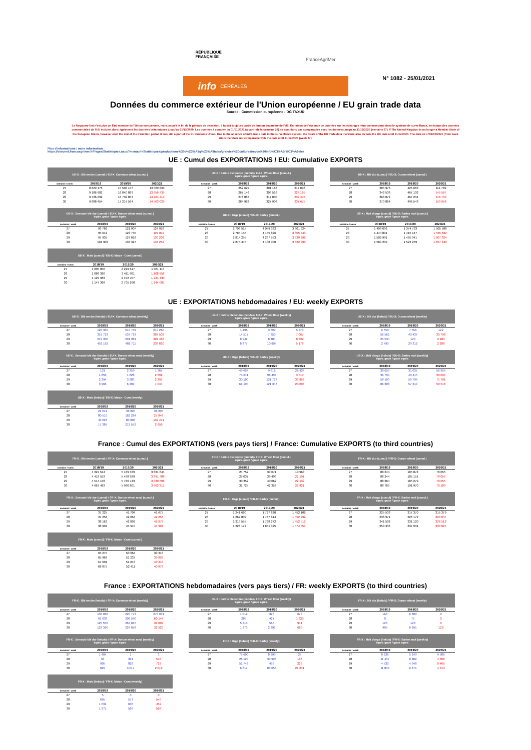RÉPUBLIQUE
FRANÇAISE
FranceAgriMer
info CÉRÉALES
N° 1082 - 25/01/2021
Données du commerce extérieur de l'Union européenne / EU grain trade data
Source : Commission européenne - DG TAXUD
Le Royaume-Uni n'est plus un État membre de l'Union européenne, mais jusqu'à la fin de la période de transition, il faisait toujours partie de l'union douanière de l'UE. En raison de l'absence de données sur les échanges intra-commerciaux dans le système de surveillance, les totaux des données commerciales de l'UE incluent donc également les données britanniques jusqu'au 31/12/2020. Les données à compter du 01/01/2021 (à partir de la semaine 28) ne sont donc pas comparables avec les données jusqu'au 31/12/2020 (semaine 27). // The United Kingdom is no longer a Member State of the European Union, however until the end of the transition period it was still a part of the EU Customs Union. Due to the absence of intra-trade data in the surveillance system, the totals of the EU trade data therefore also include the UK data until 31/12/2020. The data as of 01/01/2021 (from week 28) is therefore not comparable with the data until 31/12/2020 (week 27).
Plus d'informations / more information :
https://visionet.franceagrimer.fr/Pages/Statistiques.aspx?menuurl=Statistiques/productions%20v%C3%A9g%C3%A9tales/grandes%20cultures/revue%20info%C3%A9r%C3%A9ales
UE : Cumul des EXPORTATIONS / EU: Cumulative EXPORTS
| UE-X : Blé tendre (cumul) / EU-X: Common wheat (cumul.) | | | |
| --- | --- | --- | --- |
| semaine / week | 2018/19 | 2019/20 | 2020/21 |
| 27 | 8 829 178 | 15 503 107 | 13 569 233 |
| 28 | 9 186 902 | 16 040 869 | 13 956 735 |
| 29 | 9 436 292 | 16 732 853 | 14 264 219 |
| 30 | 9 888 454 | 17 214 564 | 14 503 029 |
| UE-X : Farine blé tendre (cumul) / EU-X: Wheat flour (cumul.) équiv. grain / grain equiv. | | | |
| --- | --- | --- | --- |
| semaine / week | 2018/19 | 2019/20 | 2020/21 |
| 27 | 252 629 | 301 163 | 217 098 |
| 28 | 267 146 | 308 516 | 224 165 |
| 29 | 276 087 | 317 000 | 232 497 |
| 30 | 284 963 | 327 906 | 237 675 |
| UE-X : Blé dur (cumul) / EU-X: Durum wheat (cumul.) | | | |
| --- | --- | --- | --- |
| semaine / week | 2018/19 | 2019/20 | 2020/21 |
| 27 | 285 976 | 426 666 | 114 769 |
| 28 | 342 538 | 467 102 | 145 567 |
| 29 | 368 072 | 467 231 | 148 750 |
| 30 | 370 864 | 496 543 | 150 958 |
| UE-X : Semoule blé dur (cumul) / EU-X: Durum wheat meal (cumul.) équiv. grain / grain équiv. | | | |
| --- | --- | --- | --- |
| semaine / week | 2018/19 | 2019/20 | 2020/21 |
| 27 | 93 786 | 121 907 | 124 918 |
| 28 | 95 642 | 123 735 | 127 811 |
| 29 | 97 935 | 127 018 | 130 208 |
| 30 | 101 903 | 133 327 | 134 252 |
| UE-X : Orge (cumul) / EU-X: Barley (cumul.) | | | |
| --- | --- | --- | --- |
| semaine / week | 2018/19 | 2019/20 | 2020/21 |
| 27 | 2 708 515 | 4 059 332 | 3 801 924 |
| 28 | 2 784 155 | 4 155 826 | 3 805 443 |
| 29 | 2 814 255 | 4 287 553 | 3 839 296 |
| 30 | 2 875 445 | 4 408 900 | 3 862 390 |
| UE-X : Malt d'orge (cumul) / EU-X: Barley malt (cumul.) équiv. grain / grain equiv. | | | |
| --- | --- | --- | --- |
| semaine / week | 2018/19 | 2019/20 | 2020/21 |
| 27 | 1 408 092 | 1 374 733 | 1 505 588 |
| 28 | 1 444 891 | 1 415 147 | 1 535 622 |
| 29 | 1 502 991 | 1 465 941 | 1 607 324 |
| 30 | 1 589 299 | 1 523 259 | 1 657 840 |
| UE-X : Maïs (cumul) / EU-X: Maize - Corn (cumul.) | | | |
| --- | --- | --- | --- |
| semaine / week | 2018/19 | 2019/20 | 2020/21 |
| 27 | 1 005 850 | 2 229 617 | 1 081 113 |
| 28 | 1 086 360 | 2 411 901 | 1 108 958 |
| 29 | 1 129 983 | 2 492 707 | 1 241 430 |
| 30 | 1 147 368 | 2 705 260 | 1 244 087 |
UE : EXPORTATIONS hebdomadaires / EU: weekly EXPORTS
| UE-X : Blé tendre (hebdo) / EU-X: Common wheat (weekly) | | | |
| --- | --- | --- | --- |
| semaine / week | 2018/19 | 2019/20 | 2020/21 |
| 27 | 120 935 | 610 709 | 619 260 |
| 28 | 357 723 | 537 763 | 387 503 |
| 29 | 249 390 | 691 984 | 307 483 |
| 30 | 452 162 | 481 711 | 238 810 |
| UE-X : Farine blé tendre (hebdo) / EU-X: Wheat flour (weekly) équiv. grain / grain equiv. | | | |
| --- | --- | --- | --- |
| semaine / week | 2018/19 | 2019/20 | 2020/21 |
| 27 | 1 496 | 3 699 | 5 373 |
| 28 | 14 517 | 7 353 | 7 067 |
| 29 | 8 941 | 8 484 | 8 332 |
| 30 | 8 877 | 10 905 | 5 178 |
| UE-X : Blé dur (hebdo) / EU-X: Durum wheat (weekly) | | | |
| --- | --- | --- | --- |
| semaine / week | 2018/19 | 2019/20 | 2020/21 |
| 27 | 6 750 | 7 556 | 122 |
| 28 | 56 562 | 40 437 | 30 798 |
| 29 | 25 534 | 129 | 3 183 |
| 30 | 2 793 | 29 312 | 2 208 |
| UE-X : Semoule blé dur (hebdo) / EU-X: Durum wheat meal (weekly) équiv. grain / grain équiv. | | | |
| --- | --- | --- | --- |
| semaine / week | 2018/19 | 2019/20 | 2020/21 |
| 27 | 131 | 2 359 | 1 365 |
| 28 | 1 856 | 1 828 | 2 892 |
| 29 | 2 294 | 3 283 | 2 397 |
| 30 | 3 968 | 6 309 | 4 044 |
| UE-X : Orge (hebdo) / EU-X: Barley (weekly) | | | |
| --- | --- | --- | --- |
| semaine / week | 2018/19 | 2019/20 | 2020/21 |
| 27 | 49 654 | 9 616 | 26 424 |
| 28 | 75 641 | 96 494 | 3 519 |
| 29 | 30 100 | 131 727 | 33 853 |
| 30 | 61 190 | 121 347 | 23 094 |
| UE-X : Malt d'orge (hebdo) / EU-X: Barley malt (weekly) équiv. grain / grain equiv. | | | |
| --- | --- | --- | --- |
| semaine / week | 2018/19 | 2019/20 | 2020/21 |
| 27 | 38 659 | 31 037 | 56 954 |
| 28 | 36 799 | 40 415 | 30 034 |
| 29 | 58 100 | 50 794 | 71 701 |
| 30 | 86 308 | 57 319 | 50 516 |
| UE-X : Maïs (hebdo) / EU-X: Maize - Corn (weekly) | | | |
| --- | --- | --- | --- |
| semaine / week | 2018/19 | 2019/20 | 2020/21 |
| 27 | 21 612 | 38 895 | 36 895 |
| 28 | 80 510 | 182 284 | 27 846 |
| 29 | 43 623 | 80 806 | 132 471 |
| 30 | 17 385 | 212 553 | 2 658 |
France : Cumul des EXPORTATIONS (vers pays tiers) / France: Cumulative EXPORTS (to third countries)
| FR-X : Blé tendre (cumul) / FR-X: Common wheat (cumul.) | | | |
| --- | --- | --- | --- |
| semaine / week | 2018/19 | 2019/20 | 2020/21 |
| 27 | 4 327 514 | 5 189 339 | 3 831 644 |
| 28 | 4 418 553 | 5 498 929 | 3 891 788 |
| 29 | 4 544 103 | 5 766 743 | 3 930 796 |
| 30 | 4 667 463 | 5 990 801 | 3 963 315 |
| FR-X : Farine blé tendre (cumul) / FR-X: Wheat flour (cumul.) équiv. grain / grain equiv. | | | |
| --- | --- | --- | --- |
| semaine / week | 2018/19 | 2019/20 | 2020/21 |
| 27 | 24 752 | 39 071 | 19 963 |
| 28 | 25 037 | 39 498 | 21 191 |
| 29 | 30 352 | 40 062 | 22 132 |
| 30 | 31 725 | 42 353 | 22 821 |
| FR-X : Blé dur (cumul) / FR-X: Durum wheat (cumul.) | | | |
| --- | --- | --- | --- |
| semaine / week | 2018/19 | 2019/20 | 2020/21 |
| 27 | 88 244 | 185 074 | 78 055 |
| 28 | 88 244 | 185 151 | 78 055 |
| 29 | 88 364 | 185 279 | 78 055 |
| 30 | 88 769 | 191 970 | 78 183 |
| FR-X : Semoule blé dur (cumul) / FR-X: Durum wheat meal (cumul.) équiv. grain / grain équiv. | | | |
| --- | --- | --- | --- |
| semaine / week | 2018/19 | 2019/20 | 2020/21 |
| 27 | 37 225 | 41 704 | 41 675 |
| 28 | 37 258 | 42 064 | 42 254 |
| 29 | 38 163 | 42 892 | 42 976 |
| 30 | 38 992 | 45 910 | 44 992 |
| FR-X : Orge (cumul) / FR-X: Barley (cumul.) | | | |
| --- | --- | --- | --- |
| semaine / week | 2018/19 | 2019/20 | 2020/21 |
| 27 | 1 241 680 | 1 727 820 | 1 452 106 |
| 28 | 1 267 809 | 1 767 814 | 1 452 292 |
| 29 | 1 319 555 | 1 768 272 | 1 452 512 |
| 30 | 1 326 172 | 1 851 325 | 1 474 353 |
| FR-X : Malt d'orge (cumul) / FR-X: Barley malt (cumul.) équiv. grain / grain equiv. | | | |
| --- | --- | --- | --- |
| semaine / week | 2018/19 | 2019/20 | 2020/21 |
| 27 | 325 533 | 317 370 | 315 379 |
| 28 | 336 971 | 326 172 | 320 047 |
| 29 | 341 502 | 331 120 | 326 512 |
| 30 | 353 336 | 337 991 | 330 825 |
| FR-X : Maïs (cumul) / FR-X: Maize - Corn (cumul.) | | | |
| --- | --- | --- | --- |
| semaine / week | 2018/19 | 2019/20 | 2020/21 |
| 27 | 65 275 | 50 664 | 39 318 |
| 28 | 65 969 | 51 237 | 39 858 |
| 29 | 67 601 | 51 843 | 40 310 |
| 30 | 68 875 | 52 411 | 40 876 |
France : EXPORTATIONS hebdomadaires (vers pays tiers) / FR: weekly EXPORTS (to third countries)
| FR-X : Blé tendre (hebdo) / FR-X: Common wheat (weekly) | | | |
| --- | --- | --- | --- |
| semaine / week | 2018/19 | 2019/20 | 2020/21 |
| 27 | 136 066 | 225 773 | 273 991 |
| 28 | 91 038 | 309 590 | 60 144 |
| 29 | 125 550 | 267 815 | 39 007 |
| 30 | 123 360 | 224 058 | 32 520 |
| FR-X : Farine blé tendre (hebdo) / FR-X: Wheat flour (weekly) équiv. grain / grain equiv. | | | |
| --- | --- | --- | --- |
| semaine / week | 2018/19 | 2019/20 | 2020/21 |
| 27 | 1 012 | 328 | 673 |
| 28 | 285 | 427 | 1 229 |
| 29 | 5 315 | 564 | 941 |
| 30 | 1 373 | 2 291 | 689 |
| FR-X : Blé dur (hebdo) / FR-X: Durum wheat (weekly) | | | |
| --- | --- | --- | --- |
| semaine / week | 2018/19 | 2019/20 | 2020/21 |
| 27 | 168 | 6 600 | 0 |
| 28 | 0 | 77 | 0 |
| 29 | 120 | 128 | 0 |
| 30 | 405 | 6 691 | 128 |
| FR-X : Semoule blé dur (hebdo) / FR-X: Durum wheat meal (weekly) équiv. grain / grain équiv. | | | |
| --- | --- | --- | --- |
| semaine / week | 2018/19 | 2019/20 | 2020/21 |
| 27 | 1 404 | 1 | 3 |
| 28 | 33 | 361 | 578 |
| 29 | 905 | 828 | 722 |
| 30 | 829 | 3 017 | 2 016 |
| FR-X : Orge (hebdo) / FR-X: Barley (weekly) | | | |
| --- | --- | --- | --- |
| semaine / week | 2018/19 | 2019/20 | 2020/21 |
| 27 | 75 600 | 8 999 | 25 |
| 28 | 26 129 | 39 994 | 186 |
| 29 | 51 746 | 458 | 228 |
| 30 | 6 617 | 83 053 | 21 841 |
| FR-X : Malt d'orge (hebdo) / FR-X: Barley malt (weekly) équiv. grain / grain equiv. | | | |
| --- | --- | --- | --- |
| semaine / week | 2018/19 | 2019/20 | 2020/21 |
| 27 | 8 936 | 5 249 | 9 586 |
| 28 | 11 437 | 8 802 | 4 668 |
| 29 | 4 532 | 4 948 | 6 465 |
| 30 | 11 834 | 6 871 | 4 313 |
| FR-X : Maïs (hebdo) / FR-X: Maize - Corn (weekly) | | | |
| --- | --- | --- | --- |
| semaine / week | 2018/19 | 2019/20 | 2020/21 |
| 27 | 5 | 0 | 0 |
| 28 | 695 | 573 | 540 |
| 29 | 1 631 | 606 | 452 |
| 30 | 1 275 | 568 | 566 |